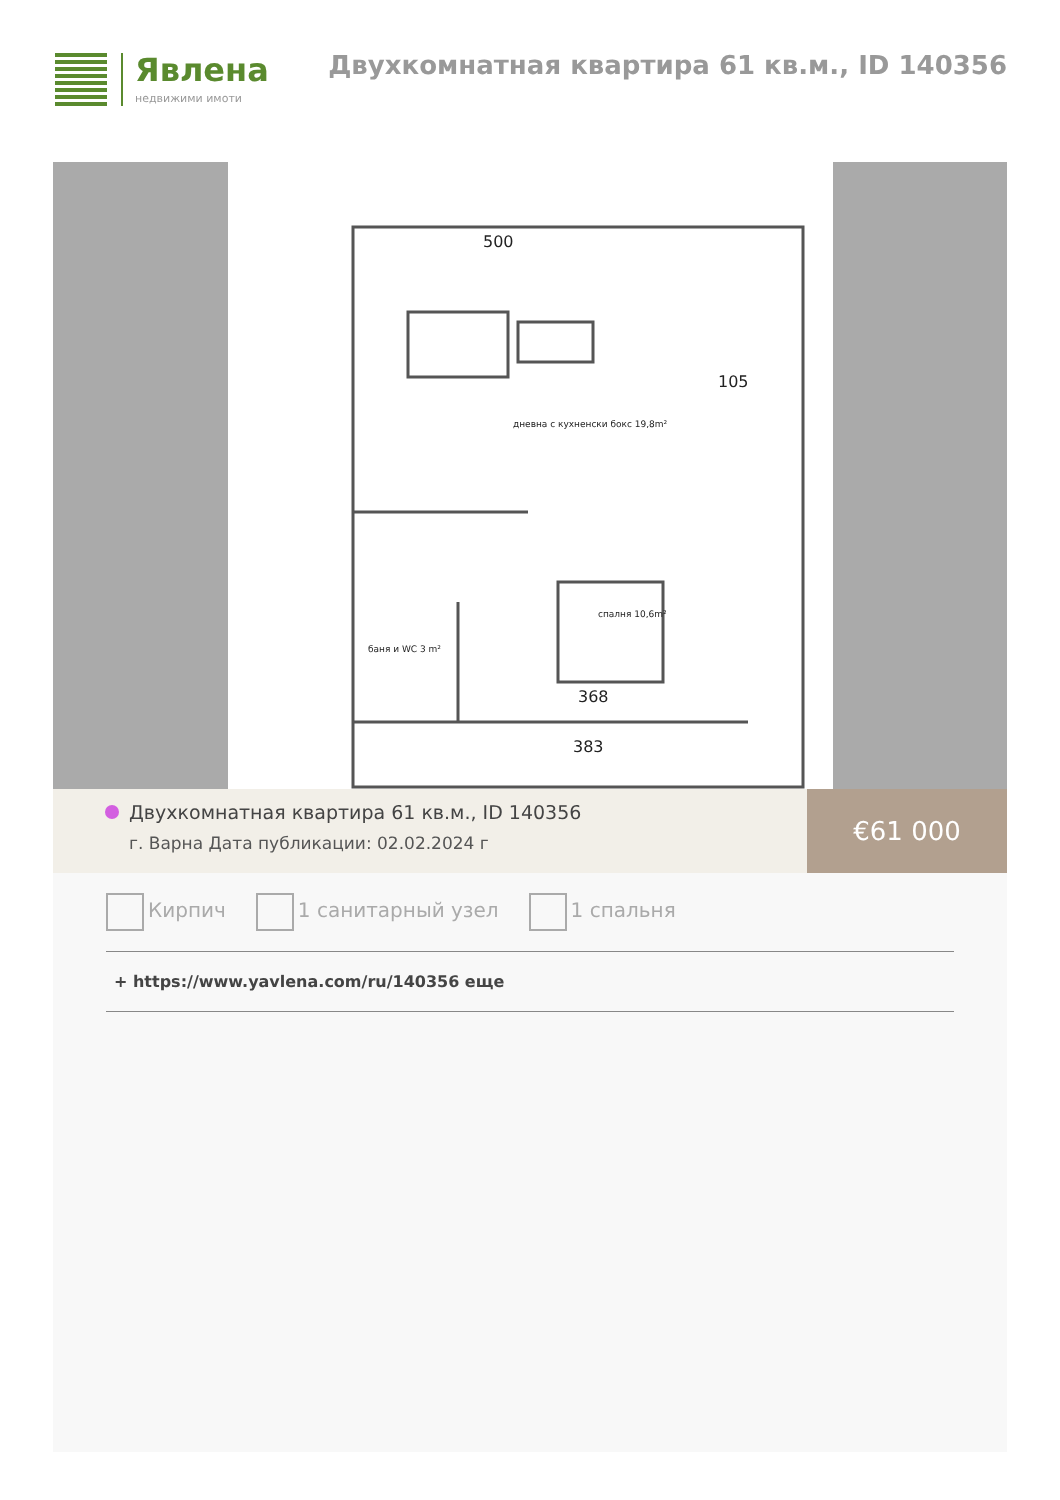Явлена
недвижими имоти
Двухкомнатная квартира 61 кв.м., ID 140356
500
105
368
383
дневна с кухненски бокс 19,8m²
спалня 10,6m²
баня и WC 3 m²
Двухкомнатная квартира 61 кв.м., ID 140356
г. Варна Дата публикации: 02.02.2024 г
€61 000
Кирпич 1 санитарный узел 1 спальня
+ https://www.yavlena.com/ru/140356 еще